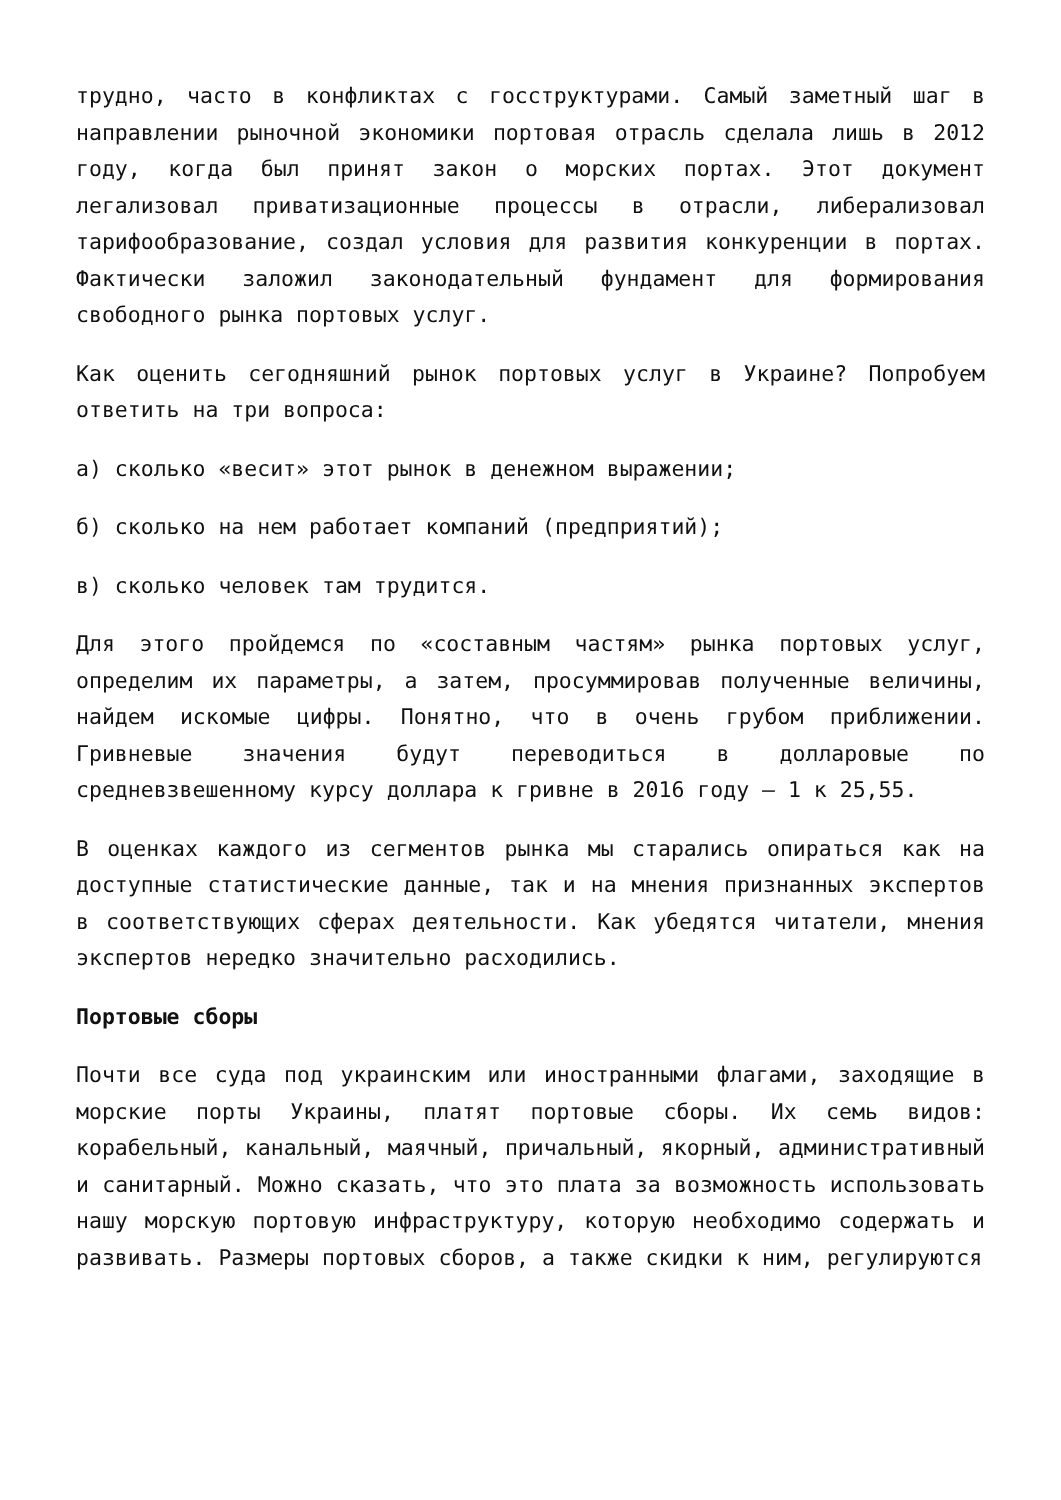трудно, часто в конфликтах с госструктурами. Самый заметный шаг в направлении рыночной экономики портовая отрасль сделала лишь в 2012 году, когда был принят закон о морских портах. Этот документ легализовал приватизационные процессы в отрасли, либерализовал тарифообразование, создал условия для развития конкуренции в портах. Фактически заложил законодательный фундамент для формирования свободного рынка портовых услуг.
Как оценить сегодняшний рынок портовых услуг в Украине? Попробуем ответить на три вопроса:
а) сколько «весит» этот рынок в денежном выражении;
б) сколько на нем работает компаний (предприятий);
в) сколько человек там трудится.
Для этого пройдемся по «составным частям» рынка портовых услуг, определим их параметры, а затем, просуммировав полученные величины, найдем искомые цифры. Понятно, что в очень грубом приближении. Гривневые значения будут переводиться в долларовые по средневзвешенному курсу доллара к гривне в 2016 году – 1 к 25,55.
В оценках каждого из сегментов рынка мы старались опираться как на доступные статистические данные, так и на мнения признанных экспертов в соответствующих сферах деятельности. Как убедятся читатели, мнения экспертов нередко значительно расходились.
Портовые сборы
Почти все суда под украинским или иностранными флагами, заходящие в морские порты Украины, платят портовые сборы. Их семь видов: корабельный, канальный, маячный, причальный, якорный, административный и санитарный. Можно сказать, что это плата за возможность использовать нашу морскую портовую инфраструктуру, которую необходимо содержать и развивать. Размеры портовых сборов, а также скидки к ним, регулируются